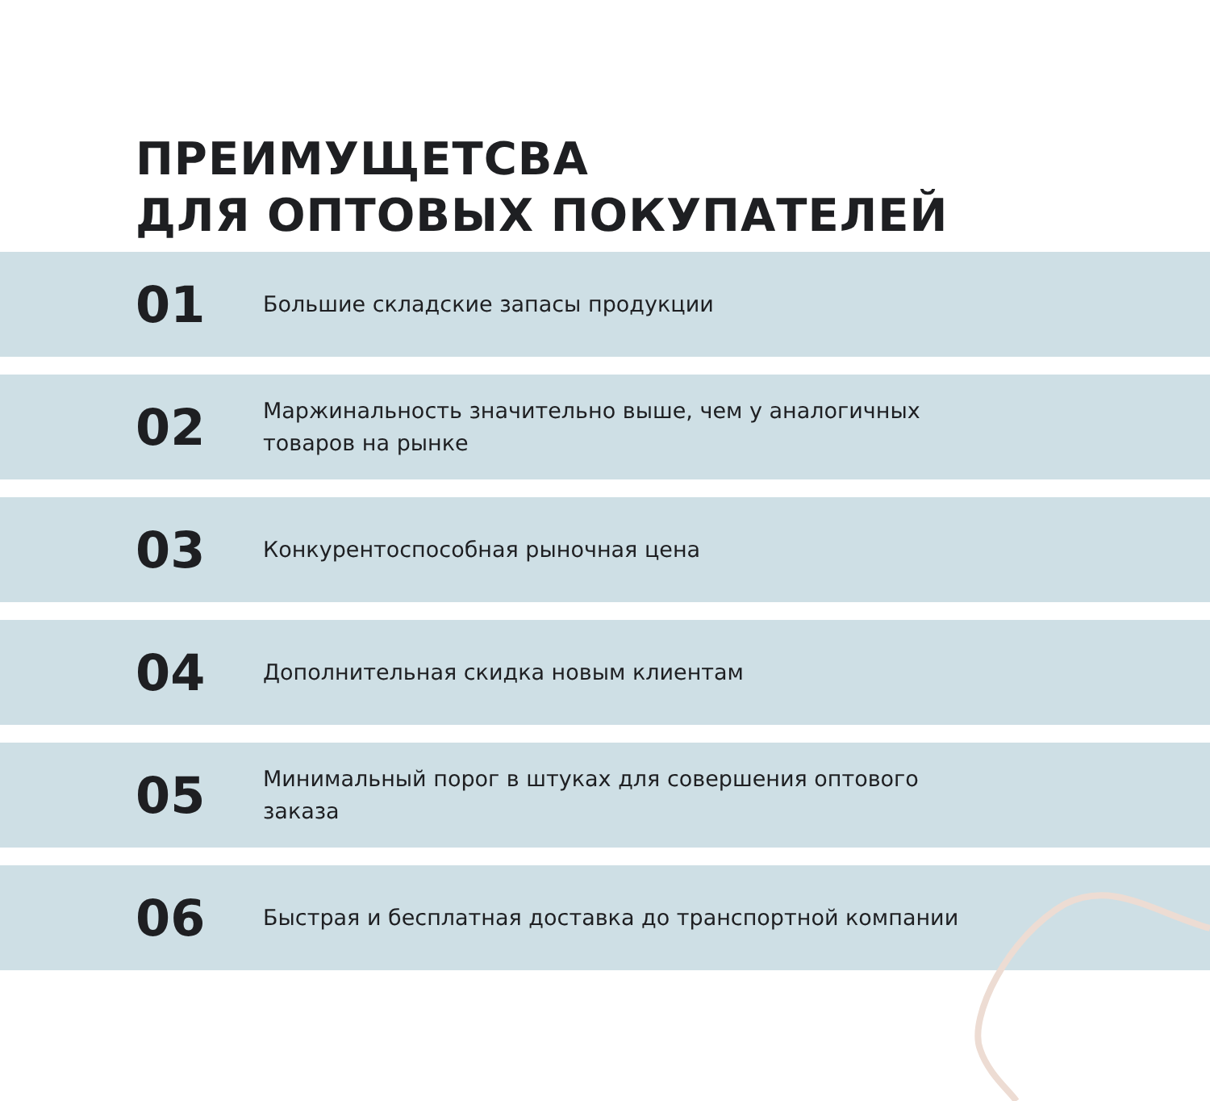ПРЕИМУЩЕТСВА
ДЛЯ ОПТОВЫХ ПОКУПАТЕЛЕЙ
01
Большие складские запасы продукции
02
Маржинальность значительно выше, чем у аналогичных товаров на рынке
03
Конкурентоспособная рыночная цена
04
Дополнительная скидка новым клиентам
05
Минимальный порог в штуках для совершения оптового заказа
06
Быстрая и бесплатная доставка до транспортной компании